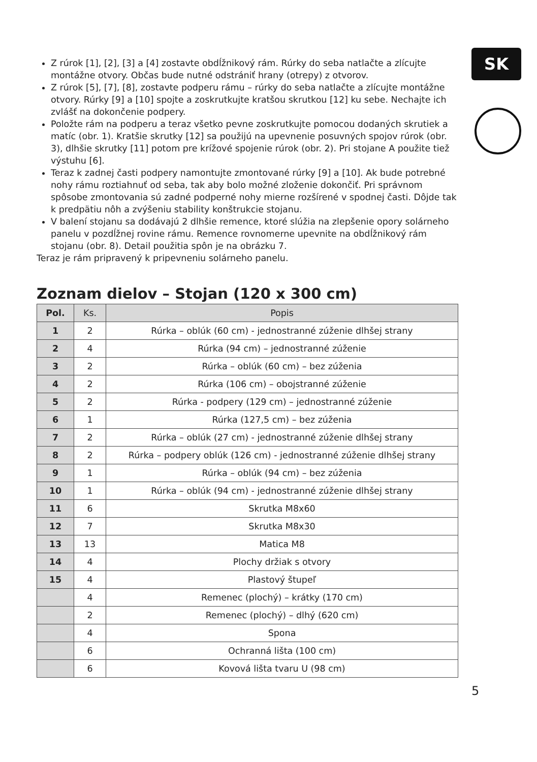SK
Z rúrok [1], [2], [3] a [4] zostavte obdĺžnikový rám. Rúrky do seba natlačte a zlícujte montážne otvory. Občas bude nutné odstrániť hrany (otrepy) z otvorov.
Z rúrok [5], [7], [8], zostavte podperu rámu – rúrky do seba natlačte a zlícujte montážne otvory. Rúrky [9] a [10] spojte a zoskrutkujte kratšou skrutkou [12] ku sebe. Nechajte ich zvlášť na dokončenie podpery.
Položte rám na podperu a teraz všetko pevne zoskrutkujte pomocou dodaných skrutiek a matíc (obr. 1). Kratšie skrutky [12] sa použijú na upevnenie posuvných spojov rúrok (obr. 3), dlhšie skrutky [11] potom pre krížové spojenie rúrok (obr. 2). Pri stojane A použite tiež výstuhu [6].
Teraz k zadnej časti podpery namontujte zmontované rúrky [9] a [10]. Ak bude potrebné nohy rámu roztiahnuť od seba, tak aby bolo možné zloženie dokončiť. Pri správnom spôsobe zmontovania sú zadné podperné nohy mierne rozšírené v spodnej časti. Dôjde tak k predpätiu nôh a zvýšeniu stability konštrukcie stojanu.
V balení stojanu sa dodávajú 2 dlhšie remence, ktoré slúžia na zlepšenie opory solárneho panelu v pozdĺžnej rovine rámu. Remence rovnomerne upevnite na obdĺžnikový rám stojanu (obr. 8). Detail použitia spôn je na obrázku 7.
Teraz je rám pripravený k pripevneniu solárneho panelu.
Zoznam dielov – Stojan (120 x 300 cm)
| Pol. | Ks. | Popis |
| --- | --- | --- |
| 1 | 2 | Rúrka – oblúk (60 cm) - jednostranné zúženie dlhšej strany |
| 2 | 4 | Rúrka (94 cm) – jednostranné zúženie |
| 3 | 2 | Rúrka – oblúk (60 cm) – bez zúženia |
| 4 | 2 | Rúrka (106 cm) – obojstranné zúženie |
| 5 | 2 | Rúrka - podpery (129 cm) – jednostranné zúženie |
| 6 | 1 | Rúrka (127,5 cm) – bez zúženia |
| 7 | 2 | Rúrka – oblúk (27 cm) - jednostranné zúženie dlhšej strany |
| 8 | 2 | Rúrka – podpery oblúk (126 cm) - jednostranné zúženie dlhšej strany |
| 9 | 1 | Rúrka – oblúk (94 cm) – bez zúženia |
| 10 | 1 | Rúrka – oblúk (94 cm) - jednostranné zúženie dlhšej strany |
| 11 | 6 | Skrutka M8x60 |
| 12 | 7 | Skrutka M8x30 |
| 13 | 13 | Matica M8 |
| 14 | 4 | Plochy držiak s otvory |
| 15 | 4 | Plastový štupeľ |
| | 4 | Remenec (plochý) – krátky (170 cm) |
| | 2 | Remenec (plochý) – dlhý (620 cm) |
| | 4 | Spona |
| | 6 | Ochranná lišta (100 cm) |
| | 6 | Kovová lišta tvaru U (98 cm) |
5